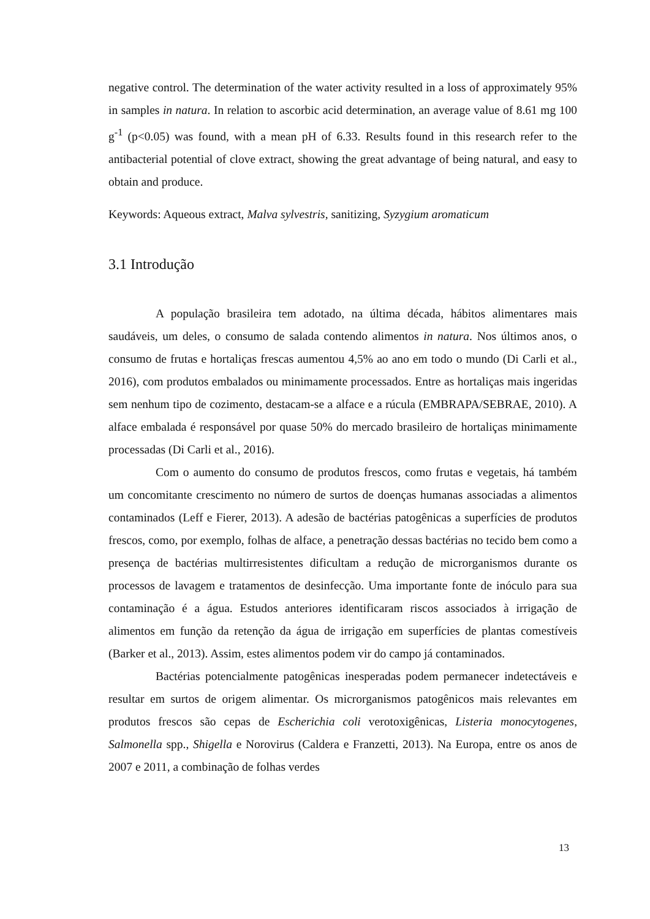negative control. The determination of the water activity resulted in a loss of approximately 95% in samples in natura. In relation to ascorbic acid determination, an average value of 8.61 mg 100 g<sup>-1</sup> (p<0.05) was found, with a mean pH of 6.33. Results found in this research refer to the antibacterial potential of clove extract, showing the great advantage of being natural, and easy to obtain and produce.
Keywords: Aqueous extract, Malva sylvestris, sanitizing, Syzygium aromaticum
3.1 Introdução
A população brasileira tem adotado, na última década, hábitos alimentares mais saudáveis, um deles, o consumo de salada contendo alimentos in natura. Nos últimos anos, o consumo de frutas e hortaliças frescas aumentou 4,5% ao ano em todo o mundo (Di Carli et al., 2016), com produtos embalados ou minimamente processados. Entre as hortaliças mais ingeridas sem nenhum tipo de cozimento, destacam-se a alface e a rúcula (EMBRAPA/SEBRAE, 2010). A alface embalada é responsável por quase 50% do mercado brasileiro de hortaliças minimamente processadas (Di Carli et al., 2016).
Com o aumento do consumo de produtos frescos, como frutas e vegetais, há também um concomitante crescimento no número de surtos de doenças humanas associadas a alimentos contaminados (Leff e Fierer, 2013). A adesão de bactérias patogênicas a superfícies de produtos frescos, como, por exemplo, folhas de alface, a penetração dessas bactérias no tecido bem como a presença de bactérias multirresistentes dificultam a redução de microrganismos durante os processos de lavagem e tratamentos de desinfecção. Uma importante fonte de inóculo para sua contaminação é a água. Estudos anteriores identificaram riscos associados à irrigação de alimentos em função da retenção da água de irrigação em superfícies de plantas comestíveis (Barker et al., 2013). Assim, estes alimentos podem vir do campo já contaminados.
Bactérias potencialmente patogênicas inesperadas podem permanecer indetectáveis e resultar em surtos de origem alimentar. Os microrganismos patogênicos mais relevantes em produtos frescos são cepas de Escherichia coli verotoxigênicas, Listeria monocytogenes, Salmonella spp., Shigella e Norovirus (Caldera e Franzetti, 2013). Na Europa, entre os anos de 2007 e 2011, a combinação de folhas verdes
13